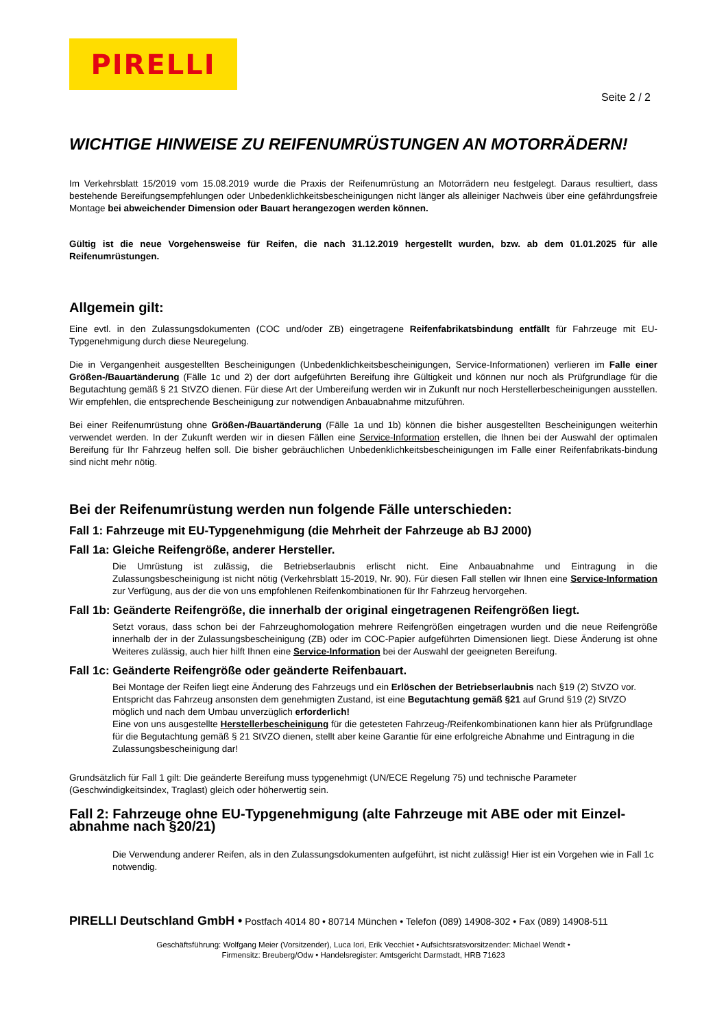PIRELLI
Seite 2 / 2
WICHTIGE HINWEISE ZU REIFENUMRÜSTUNGEN AN MOTORRÄDERN!
Im Verkehrsblatt 15/2019 vom 15.08.2019 wurde die Praxis der Reifenumrüstung an Motorrädern neu festgelegt. Daraus resultiert, dass bestehende Bereifungsempfehlungen oder Unbedenklichkeitsbescheinigungen nicht länger als alleiniger Nachweis über eine gefährdungsfreie Montage bei abweichender Dimension oder Bauart herangezogen werden können.
Gültig ist die neue Vorgehensweise für Reifen, die nach 31.12.2019 hergestellt wurden, bzw. ab dem 01.01.2025 für alle Reifenumrüstungen.
Allgemein gilt:
Eine evtl. in den Zulassungsdokumenten (COC und/oder ZB) eingetragene Reifenfabrikatsbindung entfällt für Fahrzeuge mit EU-Typgenehmigung durch diese Neuregelung.
Die in Vergangenheit ausgestellten Bescheinigungen (Unbedenklichkeitsbescheinigungen, Service-Informationen) verlieren im Falle einer Größen-/Bauartänderung (Fälle 1c und 2) der dort aufgeführten Bereifung ihre Gültigkeit und können nur noch als Prüfgrundlage für die Begutachtung gemäß § 21 StVZO dienen. Für diese Art der Umbereifung werden wir in Zukunft nur noch Herstellerbescheinigungen ausstellen. Wir empfehlen, die entsprechende Bescheinigung zur notwendigen Anbauabnahme mitzuführen.
Bei einer Reifenumrüstung ohne Größen-/Bauartänderung (Fälle 1a und 1b) können die bisher ausgestellten Bescheinigungen weiterhin verwendet werden. In der Zukunft werden wir in diesen Fällen eine Service-Information erstellen, die Ihnen bei der Auswahl der optimalen Bereifung für Ihr Fahrzeug helfen soll. Die bisher gebräuchlichen Unbedenklichkeitsbescheinigungen im Falle einer Reifenfabrikats-bindung sind nicht mehr nötig.
Bei der Reifenumrüstung werden nun folgende Fälle unterschieden:
Fall 1: Fahrzeuge mit EU-Typgenehmigung (die Mehrheit der Fahrzeuge ab BJ 2000)
Fall 1a: Gleiche Reifengröße, anderer Hersteller.
Die Umrüstung ist zulässig, die Betriebserlaubnis erlischt nicht. Eine Anbauabnahme und Eintragung in die Zulassungsbescheinigung ist nicht nötig (Verkehrsblatt 15-2019, Nr. 90). Für diesen Fall stellen wir Ihnen eine Service-Information zur Verfügung, aus der die von uns empfohlenen Reifenkombinationen für Ihr Fahrzeug hervorgehen.
Fall 1b: Geänderte Reifengröße, die innerhalb der original eingetragenen Reifengrößen liegt.
Setzt voraus, dass schon bei der Fahrzeughomologation mehrere Reifengrößen eingetragen wurden und die neue Reifengröße innerhalb der in der Zulassungsbescheinigung (ZB) oder im COC-Papier aufgeführten Dimensionen liegt. Diese Änderung ist ohne Weiteres zulässig, auch hier hilft Ihnen eine Service-Information bei der Auswahl der geeigneten Bereifung.
Fall 1c: Geänderte Reifengröße oder geänderte Reifenbauart.
Bei Montage der Reifen liegt eine Änderung des Fahrzeugs und ein Erlöschen der Betriebserlaubnis nach §19 (2) StVZO vor. Entspricht das Fahrzeug ansonsten dem genehmigten Zustand, ist eine Begutachtung gemäß §21 auf Grund §19 (2) StVZO möglich und nach dem Umbau unverzüglich erforderlich!
Eine von uns ausgestellte Herstellerbescheinigung für die getesteten Fahrzeug-/Reifenkombinationen kann hier als Prüfgrundlage für die Begutachtung gemäß § 21 StVZO dienen, stellt aber keine Garantie für eine erfolgreiche Abnahme und Eintragung in die Zulassungsbescheinigung dar!
Grundsätzlich für Fall 1 gilt: Die geänderte Bereifung muss typgenehmigt (UN/ECE Regelung 75) und technische Parameter (Geschwindigkeitsindex, Traglast) gleich oder höherwertig sein.
Fall 2: Fahrzeuge ohne EU-Typgenehmigung (alte Fahrzeuge mit ABE oder mit Einzel-abnahme nach §20/21)
Die Verwendung anderer Reifen, als in den Zulassungsdokumenten aufgeführt, ist nicht zulässig! Hier ist ein Vorgehen wie in Fall 1c notwendig.
PIRELLI Deutschland GmbH • Postfach 4014 80 • 80714 München • Telefon (089) 14908-302 • Fax (089) 14908-511
Geschäftsführung: Wolfgang Meier (Vorsitzender), Luca Iori, Erik Vecchiet • Aufsichtsratsvorsitzender: Michael Wendt •
Firmensitz: Breuberg/Odw • Handelsregister: Amtsgericht Darmstadt, HRB 71623